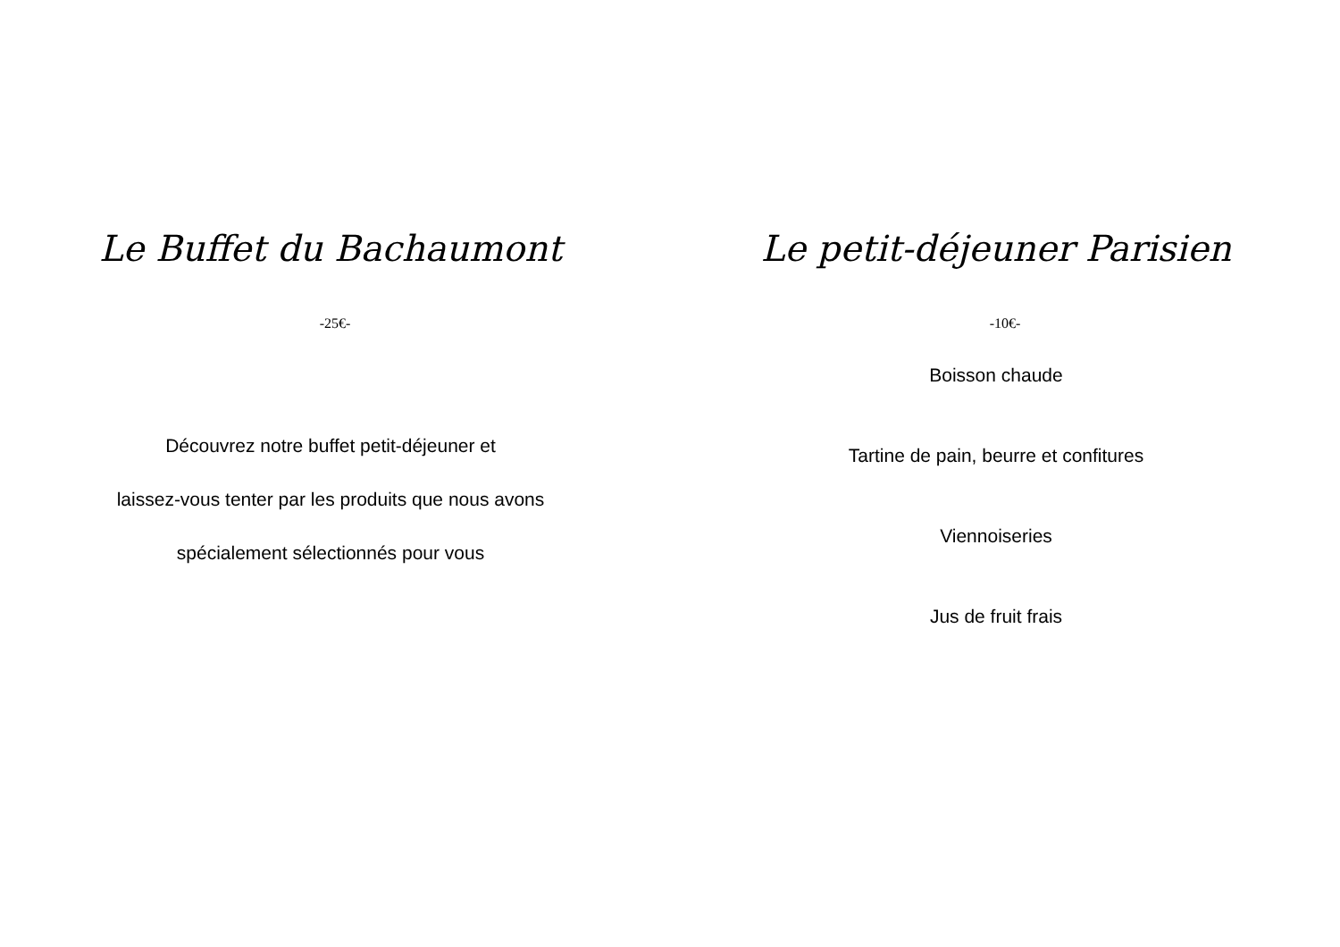Le Buffet du Bachaumont
-25€-
Découvrez notre buffet petit-déjeuner et
laissez-vous tenter par les produits que nous avons
spécialement sélectionnés pour vous
Le petit-déjeuner Parisien
-10€-
Boisson chaude
Tartine de pain, beurre et confitures
Viennoiseries
Jus de fruit frais